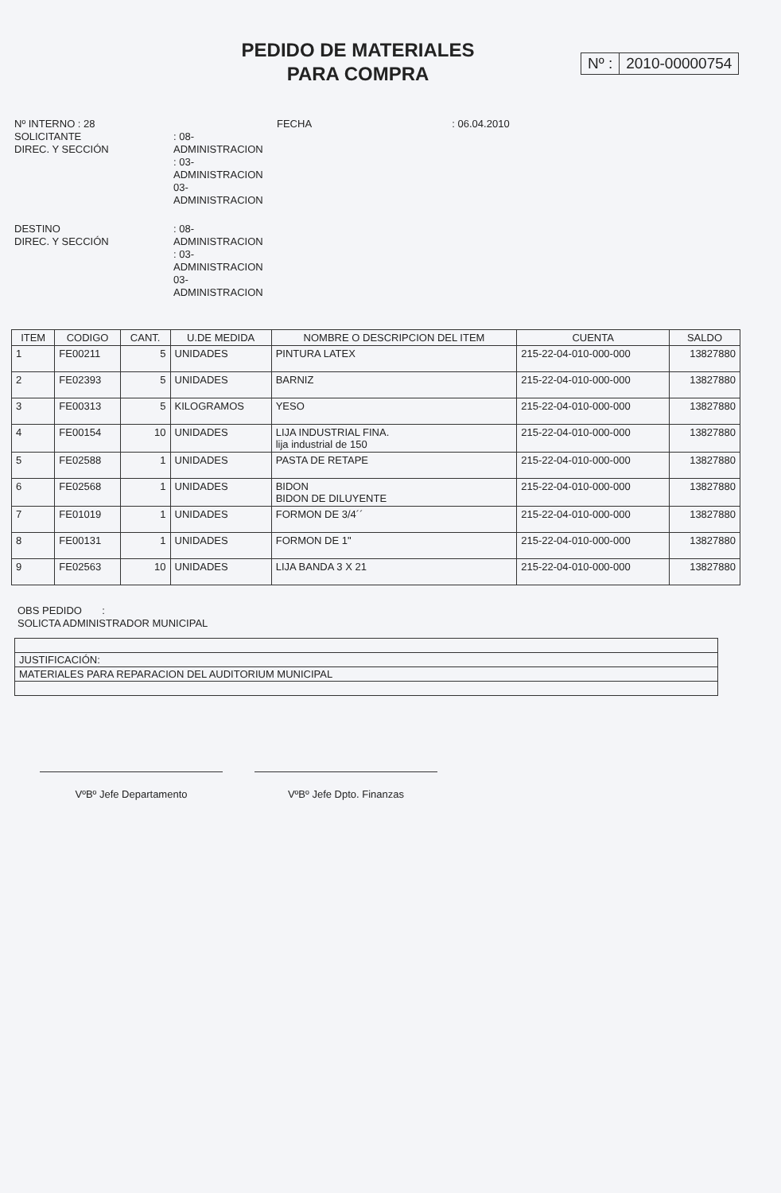PEDIDO DE MATERIALES
PARA COMPRA
Nº : 2010-00000754
Nº INTERNO : 28
SOLICITANTE
DIREC. Y SECCIÓN
: 08-ADMINISTRACION
: 03-ADMINISTRACION
03-ADMINISTRACION
FECHA : 06.04.2010
DESTINO
DIREC. Y SECCIÓN
: 08-ADMINISTRACION
: 03-ADMINISTRACION
03-ADMINISTRACION
| ITEM | CODIGO | CANT. | U.DE MEDIDA | NOMBRE O DESCRIPCION DEL ITEM | CUENTA | SALDO |
| --- | --- | --- | --- | --- | --- | --- |
| 1 | FE00211 | 5 | UNIDADES | PINTURA LATEX | 215-22-04-010-000-000 | 13827880 |
| 2 | FE02393 | 5 | UNIDADES | BARNIZ | 215-22-04-010-000-000 | 13827880 |
| 3 | FE00313 | 5 | KILOGRAMOS | YESO | 215-22-04-010-000-000 | 13827880 |
| 4 | FE00154 | 10 | UNIDADES | LIJA INDUSTRIAL FINA. lija industrial de 150 | 215-22-04-010-000-000 | 13827880 |
| 5 | FE02588 | 1 | UNIDADES | PASTA DE RETAPE | 215-22-04-010-000-000 | 13827880 |
| 6 | FE02568 | 1 | UNIDADES | BIDON BIDON DE DILUYENTE | 215-22-04-010-000-000 | 13827880 |
| 7 | FE01019 | 1 | UNIDADES | FORMON DE 3/4´´ | 215-22-04-010-000-000 | 13827880 |
| 8 | FE00131 | 1 | UNIDADES | FORMON DE 1" | 215-22-04-010-000-000 | 13827880 |
| 9 | FE02563 | 10 | UNIDADES | LIJA BANDA 3 X 21 | 215-22-04-010-000-000 | 13827880 |
OBS PEDIDO :
SOLICTA ADMINISTRADOR MUNICIPAL
JUSTIFICACIÓN:
MATERIALES PARA REPARACION DEL AUDITORIUM MUNICIPAL
VºBº Jefe Departamento VºBº Jefe Dpto. Finanzas